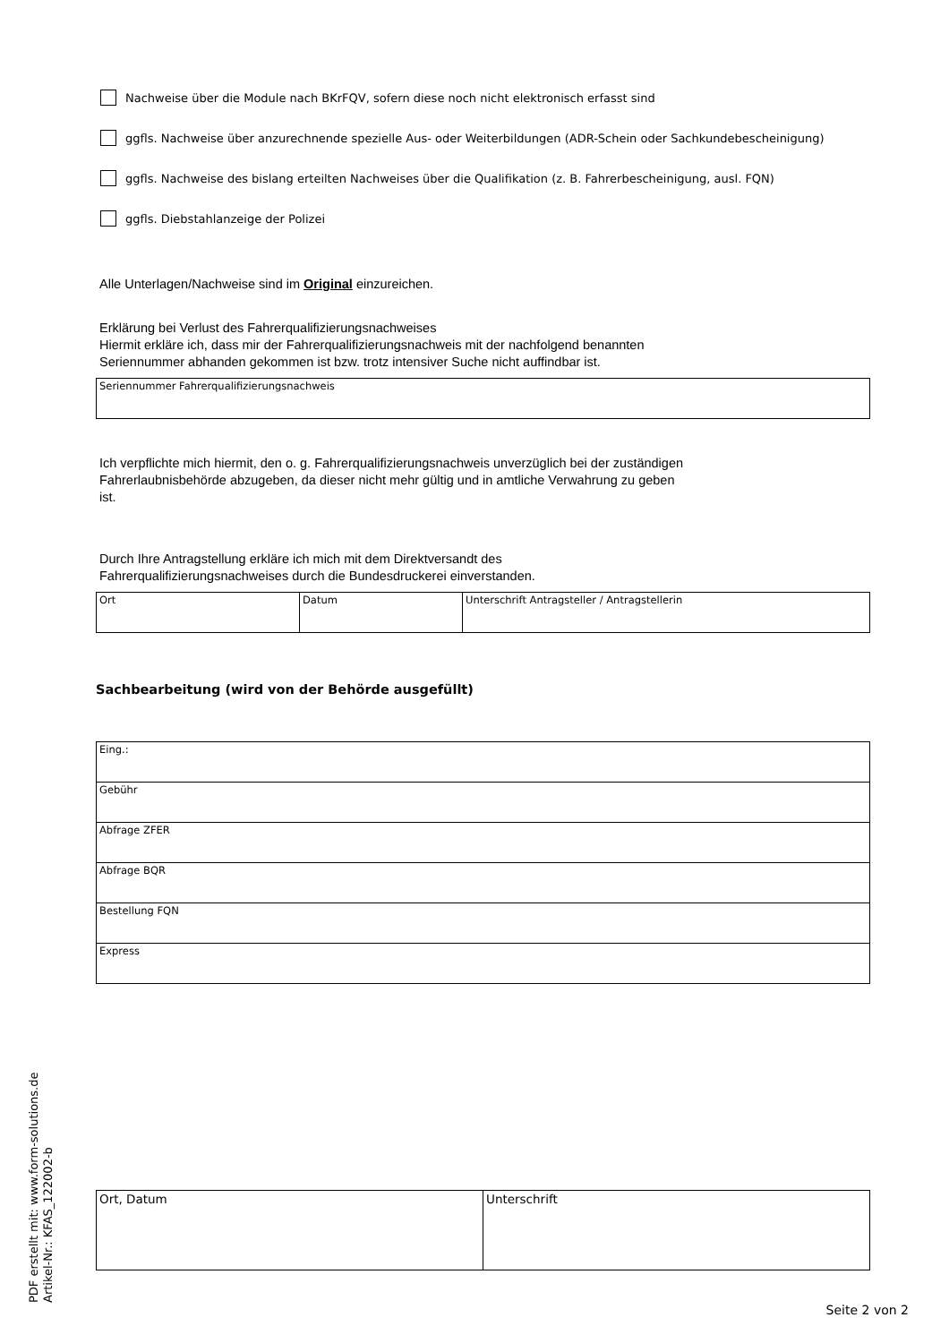Nachweise über die Module nach BKrFQV, sofern diese noch nicht elektronisch erfasst sind
ggfls. Nachweise über anzurechnende spezielle Aus- oder Weiterbildungen (ADR-Schein oder Sachkundebescheinigung)
ggfls. Nachweise des bislang erteilten Nachweises über die Qualifikation (z. B. Fahrerbescheinigung, ausl. FQN)
ggfls. Diebstahlanzeige der Polizei
Alle Unterlagen/Nachweise sind im Original einzureichen.
Erklärung bei Verlust des Fahrerqualifizierungsnachweises
Hiermit erkläre ich, dass mir der Fahrerqualifizierungsnachweis mit der nachfolgend benannten
Seriennummer abhanden gekommen ist bzw. trotz intensiver Suche nicht auffindbar ist.
| Seriennummer Fahrerqualifizierungsnachweis |
Ich verpflichte mich hiermit, den o. g. Fahrerqualifizierungsnachweis unverzüglich bei der zuständigen
Fahrerlaubnisbehörde abzugeben, da dieser nicht mehr gültig und in amtliche Verwahrung zu geben
ist.
Durch Ihre Antragstellung erkläre ich mich mit dem Direktversandt des
Fahrerqualifizierungsnachweises durch die Bundesdruckerei einverstanden.
| Ort | Datum | Unterschrift Antragsteller / Antragstellerin |
Sachbearbeitung (wird von der Behörde ausgefüllt)
| Eing.: |
| Gebühr |
| Abfrage ZFER |
| Abfrage BQR |
| Bestellung FQN |
| Express |
| Ort, Datum | Unterschrift |
PDF erstellt mit: www.form-solutions.de
Artikel-Nr.: KFAS_122002-b
Seite 2 von 2